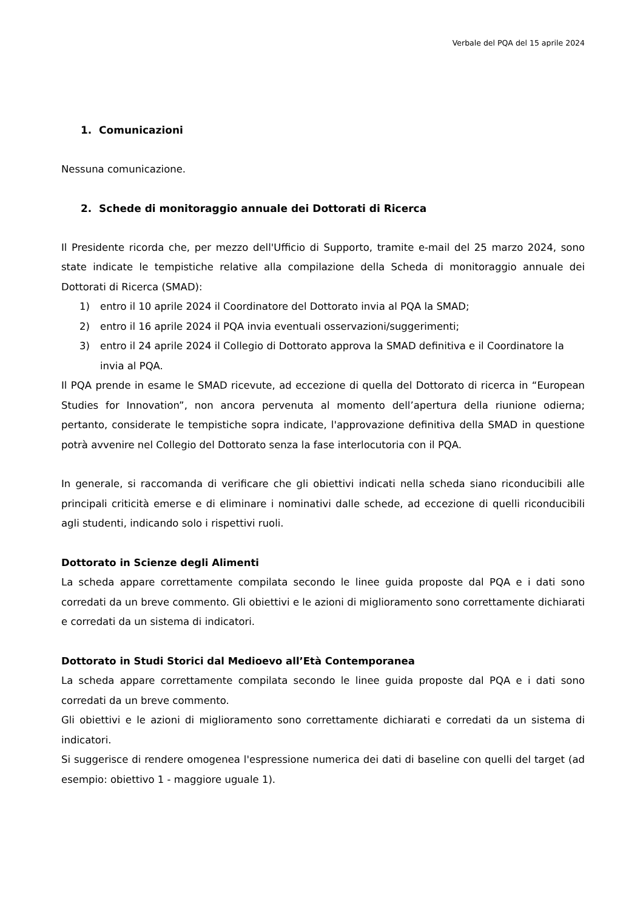Verbale del PQA del 15 aprile 2024
1. Comunicazioni
Nessuna comunicazione.
2. Schede di monitoraggio annuale dei Dottorati di Ricerca
Il Presidente ricorda che, per mezzo dell'Ufficio di Supporto, tramite e-mail del 25 marzo 2024, sono state indicate le tempistiche relative alla compilazione della Scheda di monitoraggio annuale dei Dottorati di Ricerca (SMAD):
1) entro il 10 aprile 2024 il Coordinatore del Dottorato invia al PQA la SMAD;
2) entro il 16 aprile 2024 il PQA invia eventuali osservazioni/suggerimenti;
3) entro il 24 aprile 2024 il Collegio di Dottorato approva la SMAD definitiva e il Coordinatore la invia al PQA.
Il PQA prende in esame le SMAD ricevute, ad eccezione di quella del Dottorato di ricerca in “European Studies for Innovation”, non ancora pervenuta al momento dell’apertura della riunione odierna; pertanto, considerate le tempistiche sopra indicate, l'approvazione definitiva della SMAD in questione potrà avvenire nel Collegio del Dottorato senza la fase interlocutoria con il PQA.
In generale, si raccomanda di verificare che gli obiettivi indicati nella scheda siano riconducibili alle principali criticità emerse e di eliminare i nominativi dalle schede, ad eccezione di quelli riconducibili agli studenti, indicando solo i rispettivi ruoli.
Dottorato in Scienze degli Alimenti
La scheda appare correttamente compilata secondo le linee guida proposte dal PQA e i dati sono corredati da un breve commento. Gli obiettivi e le azioni di miglioramento sono correttamente dichiarati e corredati da un sistema di indicatori.
Dottorato in Studi Storici dal Medioevo all’Età Contemporanea
La scheda appare correttamente compilata secondo le linee guida proposte dal PQA e i dati sono corredati da un breve commento.
Gli obiettivi e le azioni di miglioramento sono correttamente dichiarati e corredati da un sistema di indicatori.
Si suggerisce di rendere omogenea l'espressione numerica dei dati di baseline con quelli del target (ad esempio: obiettivo 1 - maggiore uguale 1).